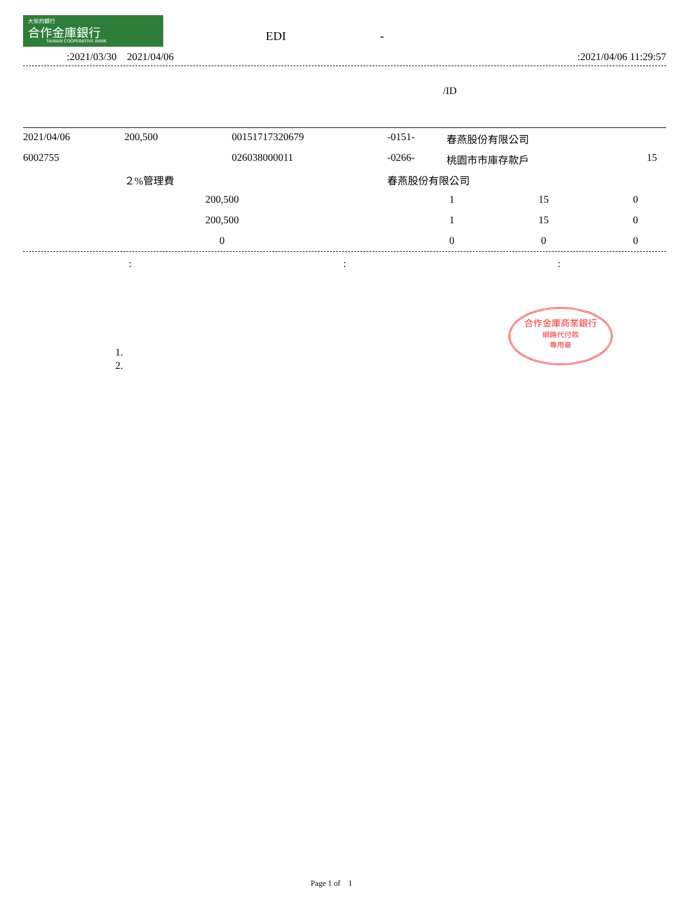大家的銀行
合作金庫銀行
TAIWAN COOPERATIVE BANK
EDI -
:2021/03/30 2021/04/06:2021/04/06 11:29:57
/ID
| 2021/04/06 | 200,500 | 00151717320679 | -0151- | 春燕股份有限公司 | |
| 6002755 | | 026038000011 | -0266- | 桃園市市庫存款戶 | 15 |
| | ２%管理費 | | 春燕股份有限公司 | | |
| 200,500 | 1 | 15 | 0 |
| 200,500 | 1 | 15 | 0 |
| 0 | 0 | 0 | 0 |
: : :
合作金庫商業銀行
網路代付款
專用章
1.
2.
Page 1 of 1